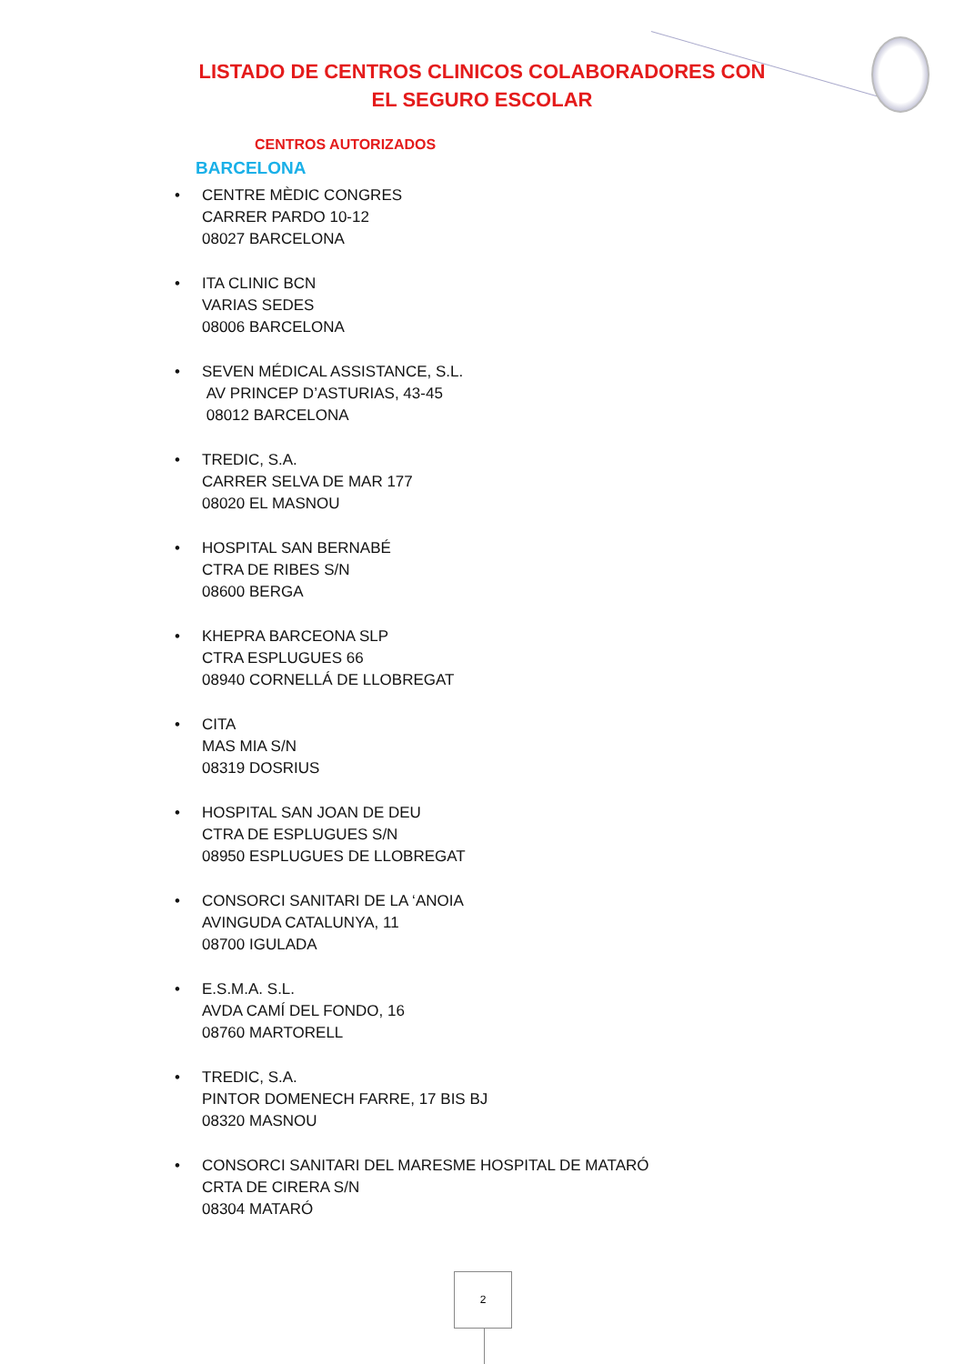LISTADO DE CENTROS CLINICOS COLABORADORES CON
EL SEGURO ESCOLAR
CENTROS AUTORIZADOS
BARCELONA
• CENTRE MÈDIC CONGRES
CARRER PARDO 10-12
08027 BARCELONA
• ITA CLINIC BCN
VARIAS SEDES
08006 BARCELONA
• SEVEN MÉDICAL ASSISTANCE, S.L.
AV PRINCEP D’ASTURIAS, 43-45
08012 BARCELONA
• TREDIC, S.A.
CARRER SELVA DE MAR 177
08020 EL MASNOU
• HOSPITAL SAN BERNABÉ
CTRA DE RIBES S/N
08600 BERGA
• KHEPRA BARCEONA SLP
CTRA ESPLUGUES 66
08940 CORNELLÁ DE LLOBREGAT
• CITA
MAS MIA S/N
08319 DOSRIUS
• HOSPITAL SAN JOAN DE DEU
CTRA DE ESPLUGUES S/N
08950 ESPLUGUES DE LLOBREGAT
• CONSORCI SANITARI DE LA ‘ANOIA
AVINGUDA CATALUNYA, 11
08700 IGULADA
• E.S.M.A. S.L.
AVDA CAMÍ DEL FONDO, 16
08760 MARTORELL
• TREDIC, S.A.
PINTOR DOMENECH FARRE, 17 BIS BJ
08320 MASNOU
• CONSORCI SANITARI DEL MARESME HOSPITAL DE MATARÓ
CRTA DE CIRERA S/N
08304 MATARÓ
2